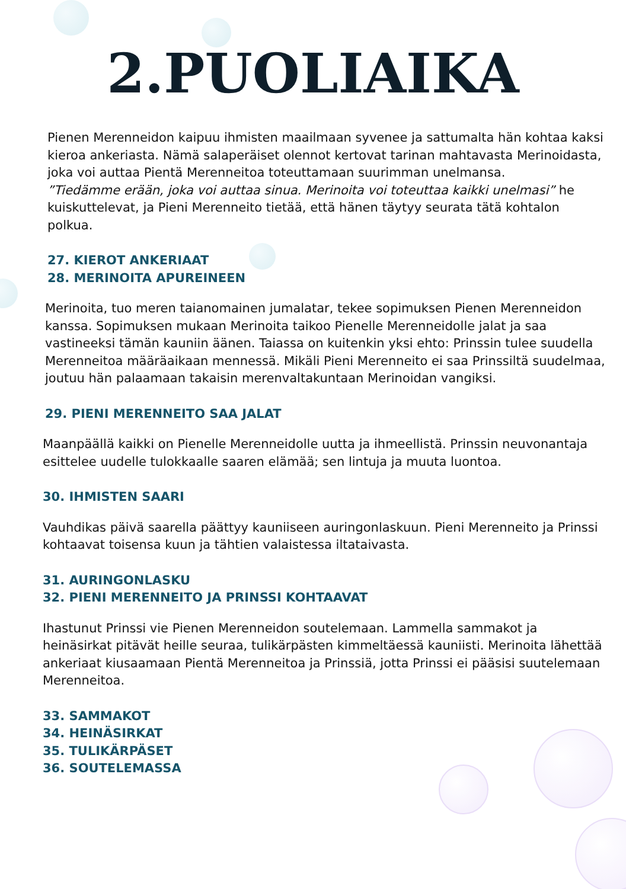2.PUOLIAIKA
Pienen Merenneidon kaipuu ihmisten maailmaan syvenee ja sattumalta hän kohtaa kaksi kieroa ankeriasta. Nämä salaperäiset olennot kertovat tarinan mahtavasta Merinoidasta, joka voi auttaa Pientä Merenneitoa toteuttamaan suurimman unelmansa.
”Tiedämme erään, joka voi auttaa sinua. Merinoita voi toteuttaa kaikki unelmasi” he kuiskuttelevat, ja Pieni Merenneito tietää, että hänen täytyy seurata tätä kohtalon polkua.
27. KIEROT ANKERIAAT
28. MERINOITA APUREINEEN
Merinoita, tuo meren taianomainen jumalatar, tekee sopimuksen Pienen Merenneidon kanssa. Sopimuksen mukaan Merinoita taikoo Pienelle Merenneidolle jalat ja saa vastineeksi tämän kauniin äänen. Taiassa on kuitenkin yksi ehto: Prinssin tulee suudella Merenneitoa määräaikaan mennessä. Mikäli Pieni Merenneito ei saa Prinssiltä suudelmaa, joutuu hän palaamaan takaisin merenvaltakuntaan Merinoidan vangiksi.
29. PIENI MERENNEITO SAA JALAT
Maanpäällä kaikki on Pienelle Merenneidolle uutta ja ihmeellistä. Prinssin neuvonantaja esittelee uudelle tulokkaalle saaren elämää; sen lintuja ja muuta luontoa.
30. IHMISTEN SAARI
Vauhdikas päivä saarella päättyy kauniiseen auringonlaskuun. Pieni Merenneito ja Prinssi kohtaavat toisensa kuun ja tähtien valaistessa iltataivasta.
31. AURINGONLASKU
32. PIENI MERENNEITO JA PRINSSI KOHTAAVAT
Ihastunut Prinssi vie Pienen Merenneidon soutelemaan. Lammella sammakot ja heinäsirkat pitävät heille seuraa, tulikärpästen kimmeltäessä kauniisti. Merinoita lähettää ankeriaat kiusaamaan Pientä Merenneitoa ja Prinssiä, jotta Prinssi ei pääsisi suutelemaan Merenneitoa.
33. SAMMAKOT
34. HEINÄSIRKAT
35. TULIKÄRPÄSET
36. SOUTELEMASSA